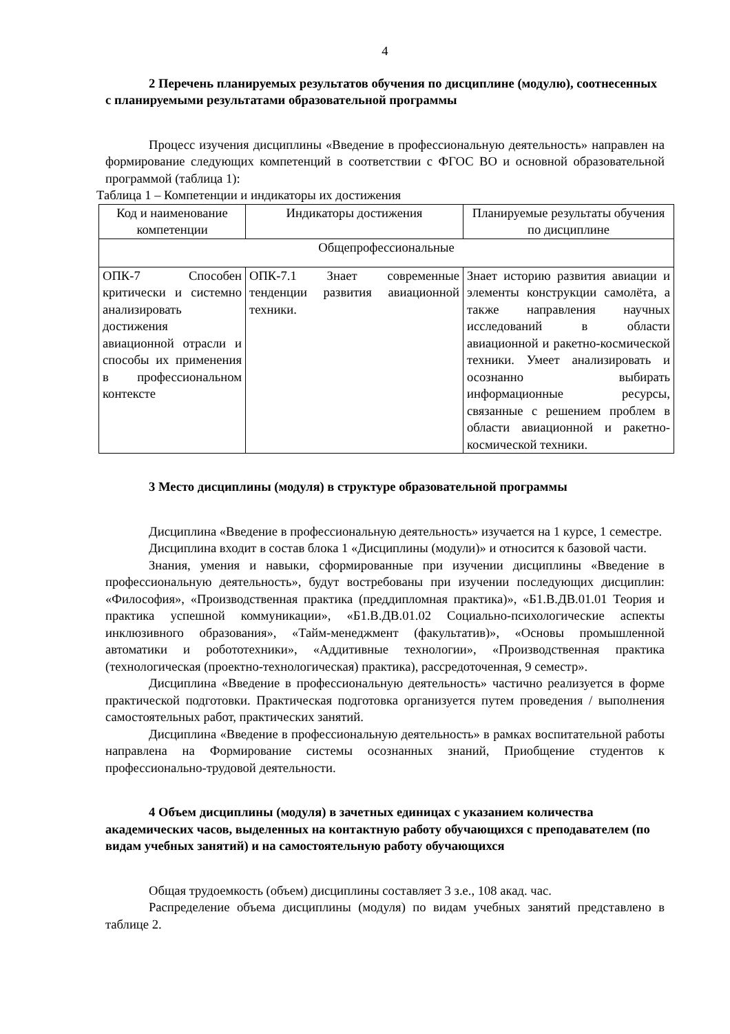4
2 Перечень планируемых результатов обучения по дисциплине (модулю), соотнесенных с планируемыми результатами образовательной программы
Процесс изучения дисциплины «Введение в профессиональную деятельность» направлен на формирование следующих компетенций в соответствии с ФГОС ВО и основной образовательной программой (таблица 1):
Таблица 1 – Компетенции и индикаторы их достижения
| Код и наименование компетенции | Индикаторы достижения | Планируемые результаты обучения по дисциплине |
| --- | --- | --- |
| Общепрофессиональные | | |
| ОПК-7 Способен критически и системно анализировать достижения авиационной отрасли и способы их применения в профессиональном контексте | ОПК-7.1 Знает современные тенденции развития авиационной техники. | Знает историю развития авиации и элементы конструкции самолёта, а также направления научных исследований в области авиационной и ракетно-космической техники. Умеет анализировать и осознанно выбирать информационные ресурсы, связанные с решением проблем в области авиационной и ракетно-космической техники. |
3 Место дисциплины (модуля) в структуре образовательной программы
Дисциплина «Введение в профессиональную деятельность» изучается на 1 курсе, 1 семестре.
Дисциплина входит в состав блока 1 «Дисциплины (модули)» и относится к базовой части.
Знания, умения и навыки, сформированные при изучении дисциплины «Введение в профессиональную деятельность», будут востребованы при изучении последующих дисциплин: «Философия», «Производственная практика (преддипломная практика)», «Б1.В.ДВ.01.01 Теория и практика успешной коммуникации», «Б1.В.ДВ.01.02 Социально-психологические аспекты инклюзивного образования», «Тайм-менеджмент (факультатив)», «Основы промышленной автоматики и робототехники», «Аддитивные технологии», «Производственная практика (технологическая (проектно-технологическая) практика), рассредоточенная, 9 семестр».
Дисциплина «Введение в профессиональную деятельность» частично реализуется в форме практической подготовки. Практическая подготовка организуется путем проведения / выполнения самостоятельных работ, практических занятий.
Дисциплина «Введение в профессиональную деятельность» в рамках воспитательной работы направлена на Формирование системы осознанных знаний, Приобщение студентов к профессионально-трудовой деятельности.
4 Объем дисциплины (модуля) в зачетных единицах с указанием количества академических часов, выделенных на контактную работу обучающихся с преподавателем (по видам учебных занятий) и на самостоятельную работу обучающихся
Общая трудоемкость (объем) дисциплины составляет 3 з.е., 108 акад. час.
Распределение объема дисциплины (модуля) по видам учебных занятий представлено в таблице 2.